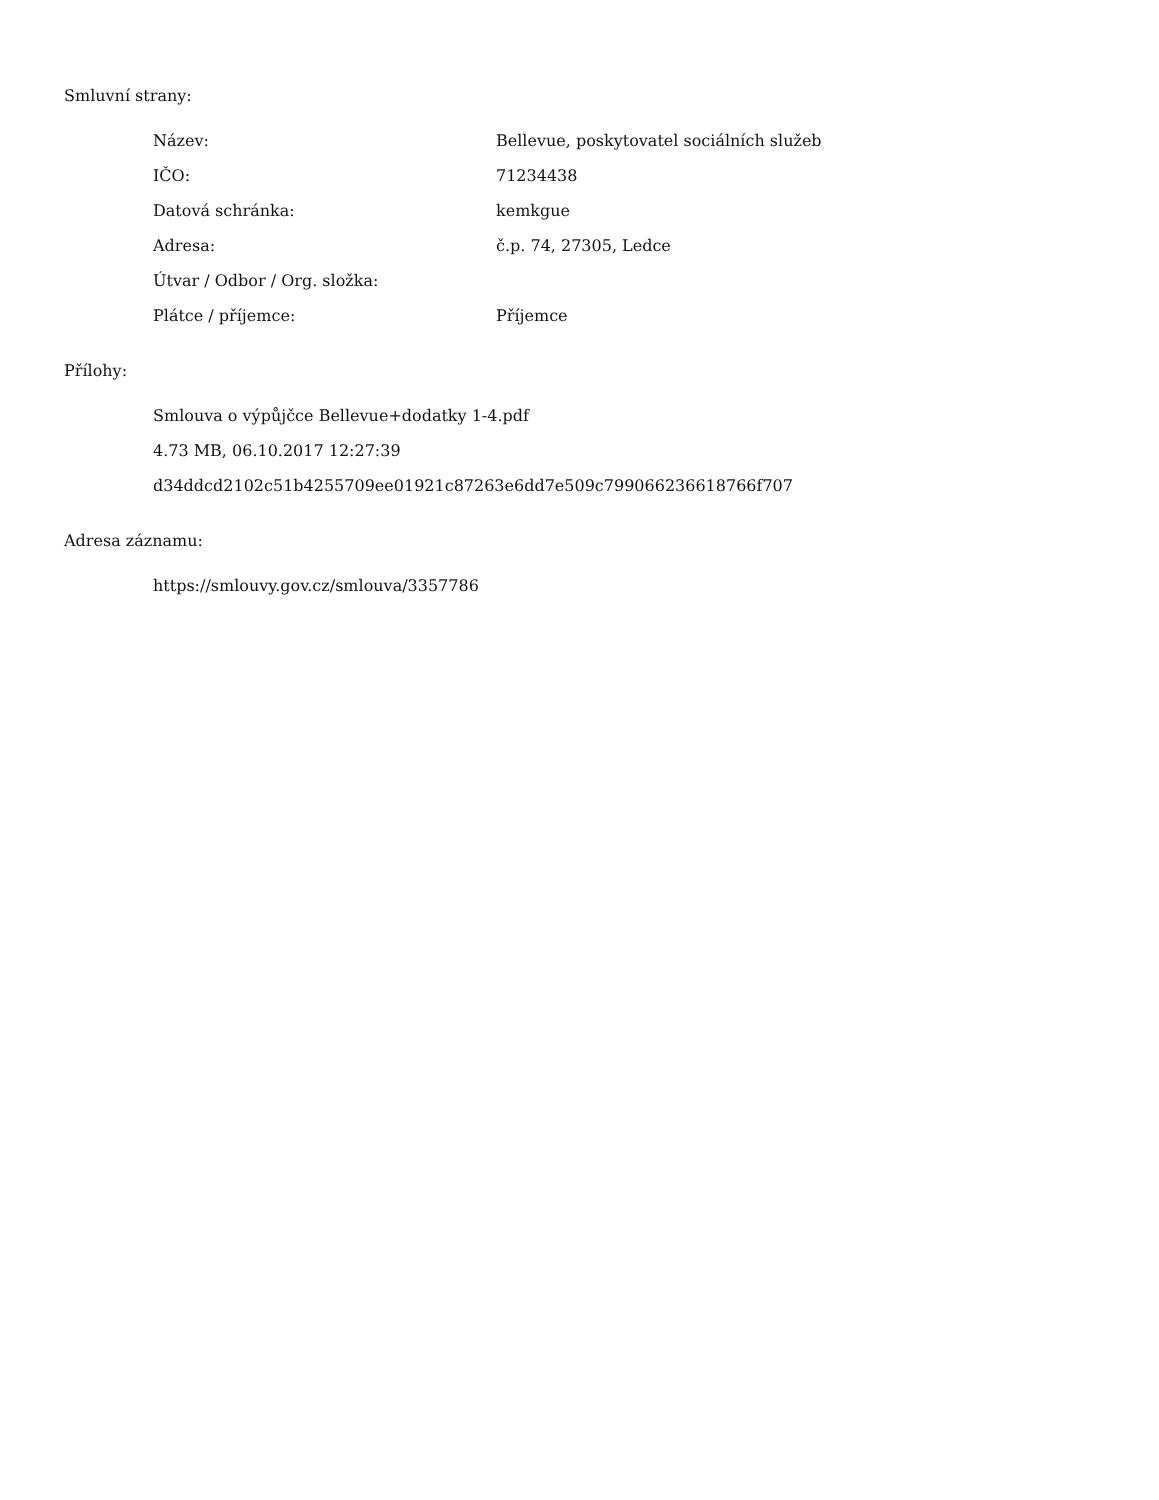Smluvní strany:
| Název: | Bellevue, poskytovatel sociálních služeb |
| IČO: | 71234438 |
| Datová schránka: | kemkgue |
| Adresa: | č.p. 74, 27305, Ledce |
| Útvar / Odbor / Org. složka: | |
| Plátce / příjemce: | Příjemce |
Přílohy:
Smlouva o výpůjčce Bellevue+dodatky 1-4.pdf
4.73 MB, 06.10.2017 12:27:39
d34ddcd2102c51b4255709ee01921c87263e6dd7e509c799066236618766f707
Adresa záznamu:
https://smlouvy.gov.cz/smlouva/3357786